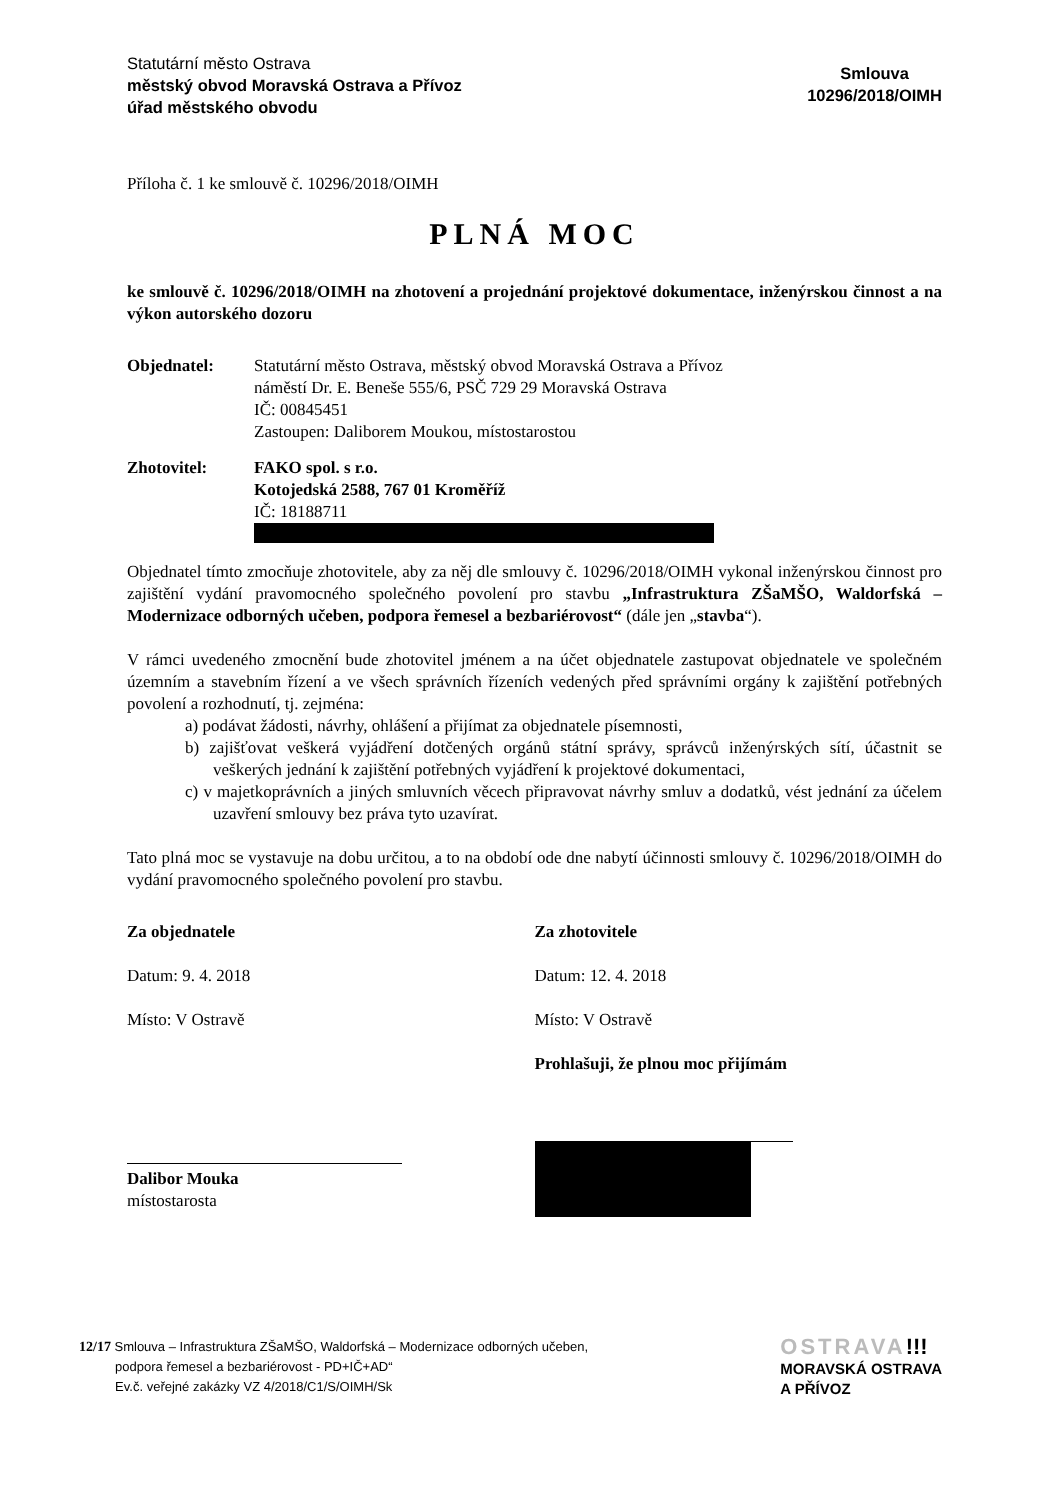Statutární město Ostrava
městský obvod Moravská Ostrava a Přívoz
úřad městského obvodu
Smlouva
10296/2018/OIMH
Příloha č. 1 ke smlouvě č. 10296/2018/OIMH
PLNÁ MOC
ke smlouvě č. 10296/2018/OIMH na zhotovení a projednání projektové dokumentace, inženýrskou činnost a na výkon autorského dozoru
Objednatel: Statutární město Ostrava, městský obvod Moravská Ostrava a Přívoz
náměstí Dr. E. Beneše 555/6, PSČ 729 29 Moravská Ostrava
IČ: 00845451
Zastoupen: Daliborem Moukou, místostarostou
Zhotovitel: FAKO spol. s r.o.
Kotojedská 2588, 767 01 Kroměříž
IČ: 18188711
Objednatel tímto zmocňuje zhotovitele, aby za něj dle smlouvy č. 10296/2018/OIMH vykonal inženýrskou činnost pro zajištění vydání pravomocného společného povolení pro stavbu „Infrastruktura ZŠaMŠO, Waldorfská – Modernizace odborných učeben, podpora řemesel a bezbariérovost“ (dále jen „stavba“).
V rámci uvedeného zmocnění bude zhotovitel jménem a na účet objednatele zastupovat objednatele ve společném územním a stavebním řízení a ve všech správních řízeních vedených před správními orgány k zajištění potřebných povolení a rozhodnutí, tj. zejména:
a) podávat žádosti, návrhy, ohlášení a přijímat za objednatele písemnosti,
b) zajišťovat veškerá vyjádření dotčených orgánů státní správy, správců inženýrských sítí, účastnit se veškerých jednání k zajištění potřebných vyjádření k projektové dokumentaci,
c) v majetkoprávních a jiných smluvních věcech připravovat návrhy smluv a dodatků, vést jednání za účelem uzavření smlouvy bez práva tyto uzavírat.
Tato plná moc se vystavuje na dobu určitou, a to na období ode dne nabytí účinnosti smlouvy č. 10296/2018/OIMH do vydání pravomocného společného povolení pro stavbu.
Za objednatele
Datum: 9. 4. 2018
Místo: V Ostravě
Dalibor Mouka
místostarosta
Za zhotovitele
Datum: 12. 4. 2018
Místo: V Ostravě
Prohlašuji, že plnou moc přijímám
12/17 Smlouva – Infrastruktura ZŠaMŠO, Waldorfská – Modernizace odborných učeben,
podpora řemesel a bezbariérovost - PD+IČ+AD“
Ev.č. veřejné zakázky VZ 4/2018/C1/S/OIMH/Sk
OSTRAVA!!!
MORAVSKÁ OSTRAVA
A PŘÍVOZ